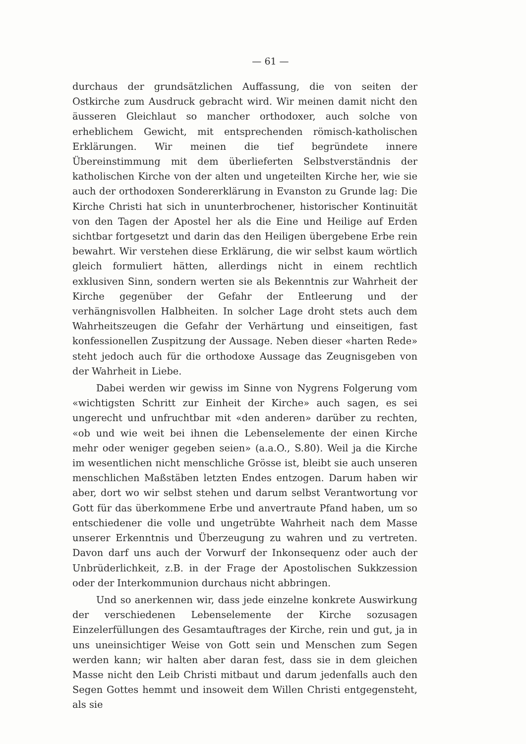— 61 —
durchaus der grundsätzlichen Auffassung, die von seiten der Ostkirche zum Ausdruck gebracht wird. Wir meinen damit nicht den äusseren Gleichlaut so mancher orthodoxer, auch solche von erheblichem Gewicht, mit entsprechenden römisch-katholischen Erklärungen. Wir meinen die tief begründete innere Übereinstimmung mit dem überlieferten Selbstverständnis der katholischen Kirche von der alten und ungeteilten Kirche her, wie sie auch der orthodoxen Sondererklärung in Evanston zu Grunde lag: Die Kirche Christi hat sich in ununterbrochener, historischer Kontinuität von den Tagen der Apostel her als die Eine und Heilige auf Erden sichtbar fortgesetzt und darin das den Heiligen übergebene Erbe rein bewahrt. Wir verstehen diese Erklärung, die wir selbst kaum wörtlich gleich formuliert hätten, allerdings nicht in einem rechtlich exklusiven Sinn, sondern werten sie als Bekenntnis zur Wahrheit der Kirche gegenüber der Gefahr der Entleerung und der verhängnisvollen Halbheiten. In solcher Lage droht stets auch dem Wahrheitszeugen die Gefahr der Verhärtung und einseitigen, fast konfessionellen Zuspitzung der Aussage. Neben dieser «harten Rede» steht jedoch auch für die orthodoxe Aussage das Zeugnisgeben von der Wahrheit in Liebe.
Dabei werden wir gewiss im Sinne von Nygrens Folgerung vom «wichtigsten Schritt zur Einheit der Kirche» auch sagen, es sei ungerecht und unfruchtbar mit «den anderen» darüber zu rechten, «ob und wie weit bei ihnen die Lebenselemente der einen Kirche mehr oder weniger gegeben seien» (a.a.O., S.80). Weil ja die Kirche im wesentlichen nicht menschliche Grösse ist, bleibt sie auch unseren menschlichen Maßstäben letzten Endes entzogen. Darum haben wir aber, dort wo wir selbst stehen und darum selbst Verantwortung vor Gott für das überkommene Erbe und anvertraute Pfand haben, um so entschiedener die volle und ungetrübte Wahrheit nach dem Masse unserer Erkenntnis und Überzeugung zu wahren und zu vertreten. Davon darf uns auch der Vorwurf der Inkonsequenz oder auch der Unbrüderlichkeit, z.B. in der Frage der Apostolischen Sukkzession oder der Interkommunion durchaus nicht abbringen.
Und so anerkennen wir, dass jede einzelne konkrete Auswirkung der verschiedenen Lebenselemente der Kirche sozusagen Einzelerfüllungen des Gesamtauftrages der Kirche, rein und gut, ja in uns uneinsichtiger Weise von Gott sein und Menschen zum Segen werden kann; wir halten aber daran fest, dass sie in dem gleichen Masse nicht den Leib Christi mitbaut und darum jedenfalls auch den Segen Gottes hemmt und insoweit dem Willen Christi entgegensteht, als sie